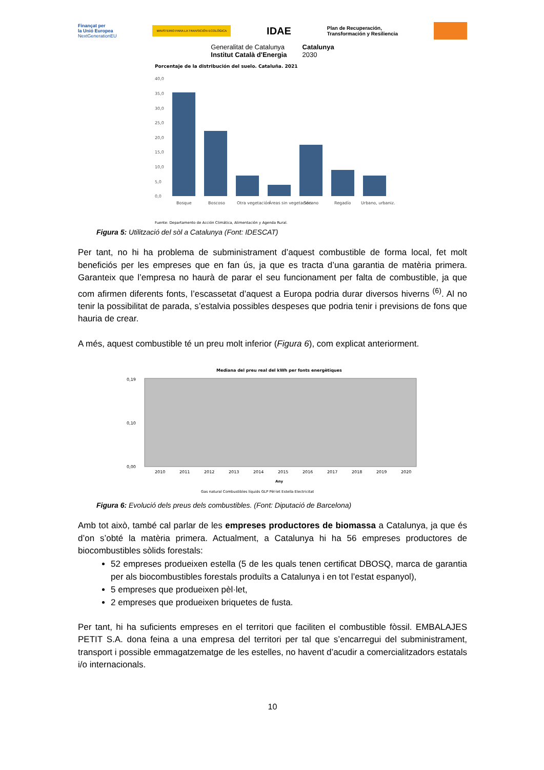Finançat per
la Unió Europea
NextGenerationEU
MINISTERIO PARA LA TRANSICIÓN ECOLÓGICA
IDAE
Plan de Recuperación,
Transformación y Resiliencia
Generalitat de Catalunya
Institut Català d'Energia
Catalunya
2030
Porcentaje de la distribución del suelo. Cataluña. 2021
40,0
35,0
30,0
25,0
20,0
15,0
10,0
5,0
0,0
Bosque
Boscoso
Otra vegetación
Áreas sin vegetación
Secano
Regadío
Urbano, urbaniz.
Fuente: Departamento de Acción Climática, Alimentación y Agenda Rural.
Figura 5: Utilització del sòl a Catalunya (Font: IDESCAT)
Per tant, no hi ha problema de subministrament d’aquest combustible de forma local, fet molt beneficiós per les empreses que en fan ús, ja que es tracta d’una garantia de matèria primera. Garanteix que l’empresa no haurà de parar el seu funcionament per falta de combustible, ja que com afirmen diferents fonts, l’escassetat d’aquest a Europa podria durar diversos hiverns <sup>(6)</sup>. Al no tenir la possibilitat de parada, s’estalvia possibles despeses que podria tenir i previsions de fons que hauria de crear.
A més, aquest combustible té un preu molt inferior (Figura 6), com explicat anteriorment.
Mediana del preu real del kWh per fonts energètiques
0,19
0,10
0,00
2010
2011
2012
2013
2014
2015
2016
2017
2018
2019
2020
Any
Gas natural Combustibles líquids GLP Pèl·let Estella Electricitat
Figura 6: Evolució dels preus dels combustibles. (Font: Diputació de Barcelona)
Amb tot això, també cal parlar de les empreses productores de biomassa a Catalunya, ja que és d’on s’obté la matèria primera. Actualment, a Catalunya hi ha 56 empreses productores de biocombustibles sòlids forestals:
52 empreses produeixen estella (5 de les quals tenen certificat DBOSQ, marca de garantia per als biocombustibles forestals produïts a Catalunya i en tot l’estat espanyol),
5 empreses que produeixen pèl·let,
2 empreses que produeixen briquetes de fusta.
Per tant, hi ha suficients empreses en el territori que faciliten el combustible fòssil. EMBALAJES PETIT S.A. dona feina a una empresa del territori per tal que s’encarregui del subministrament, transport i possible emmagatzematge de les estelles, no havent d’acudir a comercialitzadors estatals i/o internacionals.
10